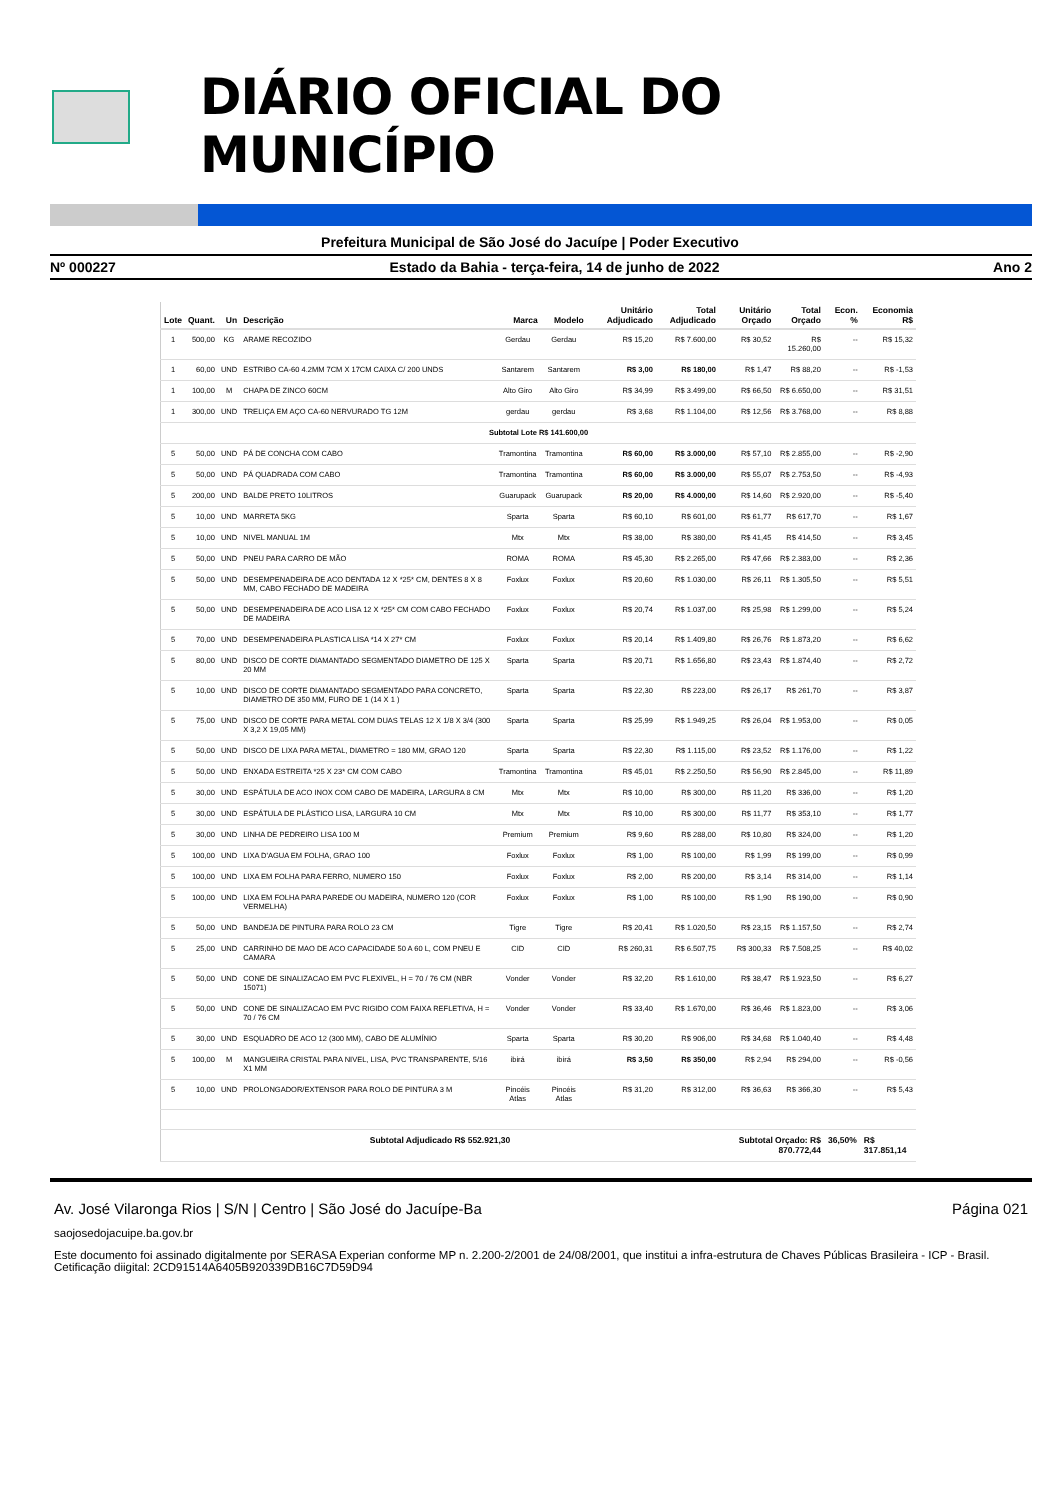DIÁRIO OFICIAL DO MUNICÍPIO
Prefeitura Municipal de São José do Jacuípe | Poder Executivo
Nº 000227 Estado da Bahia - terça-feira, 14 de junho de 2022 Ano 2
| Lote | Quant. | Un | Descrição | Marca | Modelo | Unitário Adjudicado | Total Adjudicado | Unitário Orçado | Total Orçado | Econ. % | Economia R$ |
| --- | --- | --- | --- | --- | --- | --- | --- | --- | --- | --- | --- |
| 1 | 500,00 | KG | ARAME RECOZIDO | Gerdau | Gerdau | R$ 15,20 | R$ 7.600,00 | R$ 30,52 | R$ 15.260,00 | -- | R$ 15,32 |
| 1 | 60,00 | UND | ESTRIBO CA-60 4.2MM 7CM X 17CM CAIXA C/ 200 UNDS | Santarem | Santarem | R$ 3,00 | R$ 180,00 | R$ 1,47 | R$ 88,20 | -- | R$ -1,53 |
| 1 | 100,00 | M | CHAPA DE ZINCO 60CM | Alto Giro | Alto Giro | R$ 34,99 | R$ 3.499,00 | R$ 66,50 | R$ 6.650,00 | -- | R$ 31,51 |
| 1 | 300,00 | UND | TRELIÇA EM AÇO CA-60 NERVURADO TG 12M | gerdau | gerdau | R$ 3,68 | R$ 1.104,00 | R$ 12,56 | R$ 3.768,00 | -- | R$ 8,88 |
| Subtotal Lote R$ 141.600,00 | | | | | | | | | | | |
| 5 | 50,00 | UND | PÁ DE CONCHA COM CABO | Tramontina | Tramontina | R$ 60,00 | R$ 3.000,00 | R$ 57,10 | R$ 2.855,00 | -- | R$ -2,90 |
| 5 | 50,00 | UND | PÁ QUADRADA COM CABO | Tramontina | Tramontina | R$ 60,00 | R$ 3.000,00 | R$ 55,07 | R$ 2.753,50 | -- | R$ -4,93 |
| 5 | 200,00 | UND | BALDE PRETO 10LITROS | Guarupack | Guarupack | R$ 20,00 | R$ 4.000,00 | R$ 14,60 | R$ 2.920,00 | -- | R$ -5,40 |
| 5 | 10,00 | UND | MARRETA 5KG | Sparta | Sparta | R$ 60,10 | R$ 601,00 | R$ 61,77 | R$ 617,70 | -- | R$ 1,67 |
| 5 | 10,00 | UND | NIVEL MANUAL 1M | Mtx | Mtx | R$ 38,00 | R$ 380,00 | R$ 41,45 | R$ 414,50 | -- | R$ 3,45 |
| 5 | 50,00 | UND | PNEU PARA CARRO DE MÃO | ROMA | ROMA | R$ 45,30 | R$ 2.265,00 | R$ 47,66 | R$ 2.383,00 | -- | R$ 2,36 |
| 5 | 50,00 | UND | DESEMPENADEIRA DE ACO DENTADA 12 X *25* CM, DENTES 8 X 8 MM, CABO FECHADO DE MADEIRA | Foxlux | Foxlux | R$ 20,60 | R$ 1.030,00 | R$ 26,11 | R$ 1.305,50 | -- | R$ 5,51 |
| 5 | 50,00 | UND | DESEMPENADEIRA DE ACO LISA 12 X *25* CM COM CABO FECHADO DE MADEIRA | Foxlux | Foxlux | R$ 20,74 | R$ 1.037,00 | R$ 25,98 | R$ 1.299,00 | -- | R$ 5,24 |
| 5 | 70,00 | UND | DESEMPENADEIRA PLASTICA LISA *14 X 27* CM | Foxlux | Foxlux | R$ 20,14 | R$ 1.409,80 | R$ 26,76 | R$ 1.873,20 | -- | R$ 6,62 |
| 5 | 80,00 | UND | DISCO DE CORTE DIAMANTADO SEGMENTADO DIAMETRO DE 125 X 20 MM | Sparta | Sparta | R$ 20,71 | R$ 1.656,80 | R$ 23,43 | R$ 1.874,40 | -- | R$ 2,72 |
| 5 | 10,00 | UND | DISCO DE CORTE DIAMANTADO SEGMENTADO PARA CONCRETO, DIAMETRO DE 350 MM, FURO DE 1 (14 X 1 ) | Sparta | Sparta | R$ 22,30 | R$ 223,00 | R$ 26,17 | R$ 261,70 | -- | R$ 3,87 |
| 5 | 75,00 | UND | DISCO DE CORTE PARA METAL COM DUAS TELAS 12 X 1/8 X 3/4 (300 X 3,2 X 19,05 MM) | Sparta | Sparta | R$ 25,99 | R$ 1.949,25 | R$ 26,04 | R$ 1.953,00 | -- | R$ 0,05 |
| 5 | 50,00 | UND | DISCO DE LIXA PARA METAL, DIAMETRO = 180 MM, GRAO 120 | Sparta | Sparta | R$ 22,30 | R$ 1.115,00 | R$ 23,52 | R$ 1.176,00 | -- | R$ 1,22 |
| 5 | 50,00 | UND | ENXADA ESTREITA *25 X 23* CM COM CABO | Tramontina | Tramontina | R$ 45,01 | R$ 2.250,50 | R$ 56,90 | R$ 2.845,00 | -- | R$ 11,89 |
| 5 | 30,00 | UND | ESPÁTULA DE ACO INOX COM CABO DE MADEIRA, LARGURA 8 CM | Mtx | Mtx | R$ 10,00 | R$ 300,00 | R$ 11,20 | R$ 336,00 | -- | R$ 1,20 |
| 5 | 30,00 | UND | ESPÁTULA DE PLÁSTICO LISA, LARGURA 10 CM | Mtx | Mtx | R$ 10,00 | R$ 300,00 | R$ 11,77 | R$ 353,10 | -- | R$ 1,77 |
| 5 | 30,00 | UND | LINHA DE PEDREIRO LISA 100 M | Premium | Premium | R$ 9,60 | R$ 288,00 | R$ 10,80 | R$ 324,00 | -- | R$ 1,20 |
| 5 | 100,00 | UND | LIXA D'AGUA EM FOLHA, GRAO 100 | Foxlux | Foxlux | R$ 1,00 | R$ 100,00 | R$ 1,99 | R$ 199,00 | -- | R$ 0,99 |
| 5 | 100,00 | UND | LIXA EM FOLHA PARA FERRO, NUMERO 150 | Foxlux | Foxlux | R$ 2,00 | R$ 200,00 | R$ 3,14 | R$ 314,00 | -- | R$ 1,14 |
| 5 | 100,00 | UND | LIXA EM FOLHA PARA PAREDE OU MADEIRA, NUMERO 120 (COR VERMELHA) | Foxlux | Foxlux | R$ 1,00 | R$ 100,00 | R$ 1,90 | R$ 190,00 | -- | R$ 0,90 |
| 5 | 50,00 | UND | BANDEJA DE PINTURA PARA ROLO 23 CM | Tigre | Tigre | R$ 20,41 | R$ 1.020,50 | R$ 23,15 | R$ 1.157,50 | -- | R$ 2,74 |
| 5 | 25,00 | UND | CARRINHO DE MAO DE ACO CAPACIDADE 50 A 60 L, COM PNEU E CAMARA | CID | CID | R$ 260,31 | R$ 6.507,75 | R$ 300,33 | R$ 7.508,25 | -- | R$ 40,02 |
| 5 | 50,00 | UND | CONE DE SINALIZACAO EM PVC FLEXIVEL, H = 70 / 76 CM (NBR 15071) | Vonder | Vonder | R$ 32,20 | R$ 1.610,00 | R$ 38,47 | R$ 1.923,50 | -- | R$ 6,27 |
| 5 | 50,00 | UND | CONE DE SINALIZACAO EM PVC RIGIDO COM FAIXA REFLETIVA, H = 70 / 76 CM | Vonder | Vonder | R$ 33,40 | R$ 1.670,00 | R$ 36,46 | R$ 1.823,00 | -- | R$ 3,06 |
| 5 | 30,00 | UND | ESQUADRO DE ACO 12 (300 MM), CABO DE ALUMÍNIO | Sparta | Sparta | R$ 30,20 | R$ 906,00 | R$ 34,68 | R$ 1.040,40 | -- | R$ 4,48 |
| 5 | 100,00 | M | MANGUEIRA CRISTAL PARA NIVEL, LISA, PVC TRANSPARENTE, 5/16 X1 MM | ibirá | ibirá | R$ 3,50 | R$ 350,00 | R$ 2,94 | R$ 294,00 | -- | R$ -0,56 |
| 5 | 10,00 | UND | PROLONGADOR/EXTENSOR PARA ROLO DE PINTURA 3 M | Pincéis Atlas | Pincéis Atlas | R$ 31,20 | R$ 312,00 | R$ 36,63 | R$ 366,30 | -- | R$ 5,43 |
| Subtotal Adjudicado R$ 552.921,30 | | | | | | | | Subtotal Orçado: R$ 870.772,44 | | 36,50% | R$ 317.851,14 |
Av. José Vilaronga Rios | S/N | Centro | São José do Jacuípe-Ba Página 021
saojosedojacuipe.ba.gov.br
Este documento foi assinado digitalmente por SERASA Experian conforme MP n. 2.200-2/2001 de 24/08/2001, que institui a infra-estrutura de Chaves Públicas Brasileira - ICP - Brasil. Cetificação diigital: 2CD91514A6405B920339DB16C7D59D94